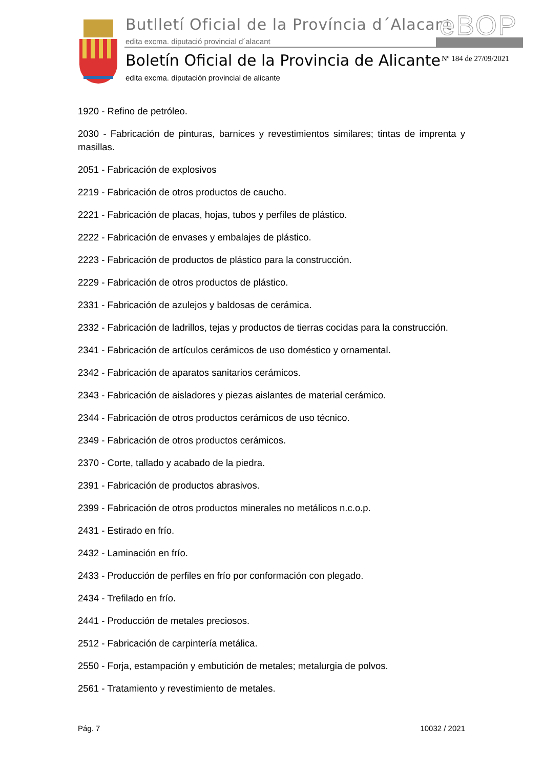Butlletí Oficial de la Província d´Alacant
edita excma. diputació provincial d´alacant
eBOP
Boletín Oficial de la Provincia de Alicante
edita excma. diputación provincial de alicante
Nº 184 de 27/09/2021
1920 - Refino de petróleo.
2030 - Fabricación de pinturas, barnices y revestimientos similares; tintas de imprenta y masillas.
2051 - Fabricación de explosivos
2219 - Fabricación de otros productos de caucho.
2221 - Fabricación de placas, hojas, tubos y perfiles de plástico.
2222 - Fabricación de envases y embalajes de plástico.
2223 - Fabricación de productos de plástico para la construcción.
2229 - Fabricación de otros productos de plástico.
2331 - Fabricación de azulejos y baldosas de cerámica.
2332 - Fabricación de ladrillos, tejas y productos de tierras cocidas para la construcción.
2341 - Fabricación de artículos cerámicos de uso doméstico y ornamental.
2342 - Fabricación de aparatos sanitarios cerámicos.
2343 - Fabricación de aisladores y piezas aislantes de material cerámico.
2344 - Fabricación de otros productos cerámicos de uso técnico.
2349 - Fabricación de otros productos cerámicos.
2370 - Corte, tallado y acabado de la piedra.
2391 - Fabricación de productos abrasivos.
2399 - Fabricación de otros productos minerales no metálicos n.c.o.p.
2431 - Estirado en frío.
2432 - Laminación en frío.
2433 - Producción de perfiles en frío por conformación con plegado.
2434 - Trefilado en frío.
2441 - Producción de metales preciosos.
2512 - Fabricación de carpintería metálica.
2550 - Forja, estampación y embutición de metales; metalurgia de polvos.
2561 - Tratamiento y revestimiento de metales.
Pág. 7 10032 / 2021